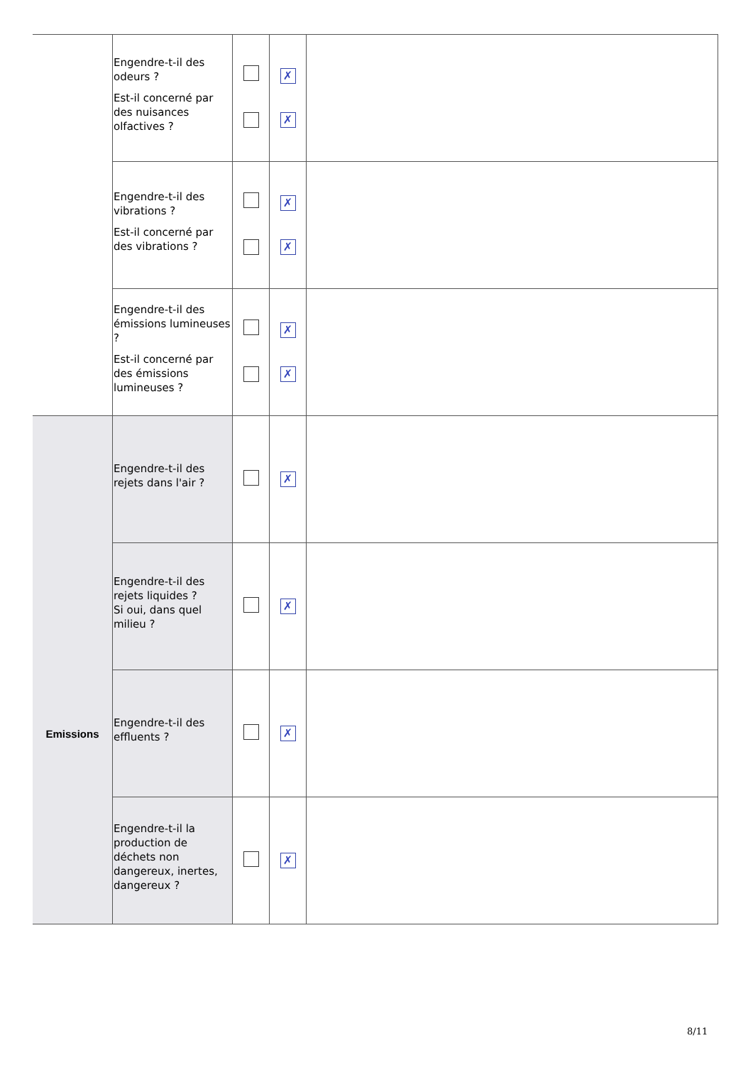| | Engendre-t-il des odeurs ? Est-il concerné par des nuisances olfactives ? | | ✗ ✗ | |
| | Engendre-t-il des vibrations ? Est-il concerné par des vibrations ? | | ✗ ✗ | |
| | Engendre-t-il des émissions lumineuses ? Est-il concerné par des émissions lumineuses ? | | ✗ ✗ | |
| Emissions | Engendre-t-il des rejets dans l'air ? | | ✗ | |
| | Engendre-t-il des rejets liquides ? Si oui, dans quel milieu ? | | ✗ | |
| | Engendre-t-il des effluents ? | | ✗ | |
| | Engendre-t-il la production de déchets non dangereux, inertes, dangereux ? | | ✗ | |
8/11